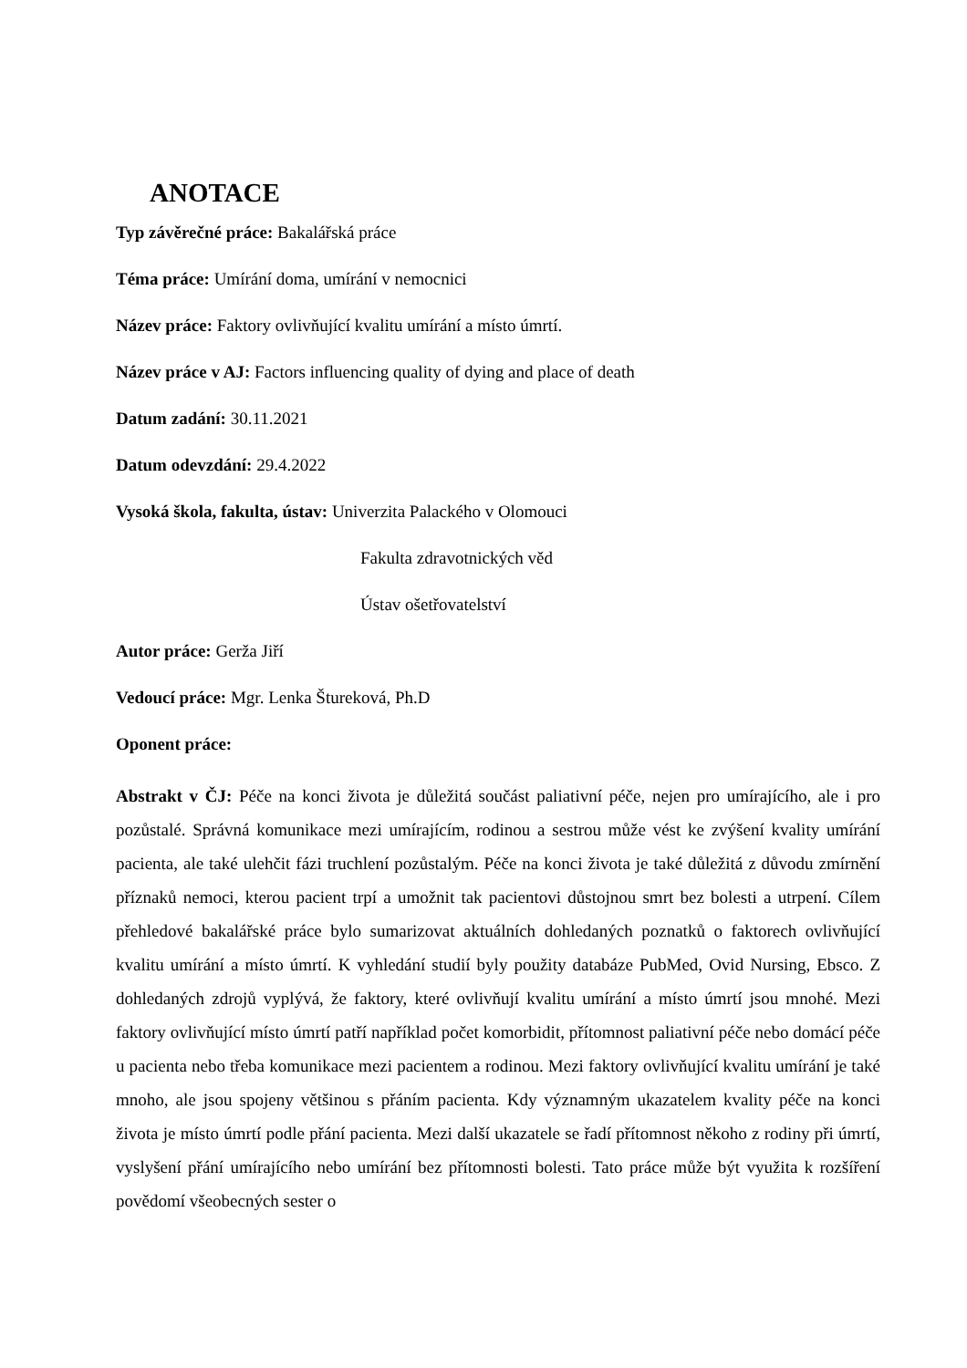ANOTACE
Typ závěrečné práce: Bakalářská práce
Téma práce: Umírání doma, umírání v nemocnici
Název práce: Faktory ovlivňující kvalitu umírání a místo úmrtí.
Název práce v AJ: Factors influencing quality of dying and place of death
Datum zadání: 30.11.2021
Datum odevzdání: 29.4.2022
Vysoká škola, fakulta, ústav: Univerzita Palackého v Olomouci
Fakulta zdravotnických věd
Ústav ošetřovatelství
Autor práce: Gerža Jiří
Vedoucí práce: Mgr. Lenka Štureková, Ph.D
Oponent práce:
Abstrakt v ČJ: Péče na konci života je důležitá součást paliativní péče, nejen pro umírajícího, ale i pro pozůstalé. Správná komunikace mezi umírajícím, rodinou a sestrou může vést ke zvýšení kvality umírání pacienta, ale také ulehčit fázi truchlení pozůstalým. Péče na konci života je také důležitá z důvodu zmírnění příznaků nemoci, kterou pacient trpí a umožnit tak pacientovi důstojnou smrt bez bolesti a utrpení. Cílem přehledové bakalářské práce bylo sumarizovat aktuálních dohledaných poznatků o faktorech ovlivňující kvalitu umírání a místo úmrtí. K vyhledání studií byly použity databáze PubMed, Ovid Nursing, Ebsco. Z dohledaných zdrojů vyplývá, že faktory, které ovlivňují kvalitu umírání a místo úmrtí jsou mnohé. Mezi faktory ovlivňující místo úmrtí patří například počet komorbidit, přítomnost paliativní péče nebo domácí péče u pacienta nebo třeba komunikace mezi pacientem a rodinou. Mezi faktory ovlivňující kvalitu umírání je také mnoho, ale jsou spojeny většinou s přáním pacienta. Kdy významným ukazatelem kvality péče na konci života je místo úmrtí podle přání pacienta. Mezi další ukazatele se řadí přítomnost někoho z rodiny při úmrtí, vyslyšení přání umírajícího nebo umírání bez přítomnosti bolesti. Tato práce může být využita k rozšíření povědomí všeobecných sester o